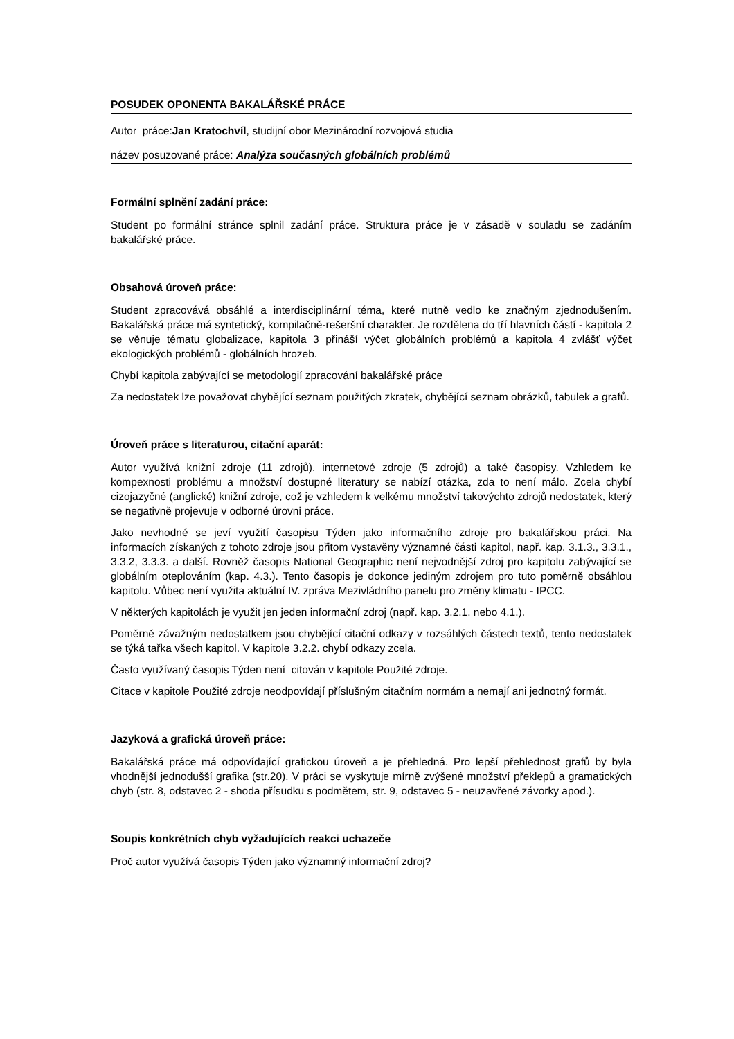POSUDEK OPONENTA BAKALÁŘSKÉ PRÁCE
Autor práce:Jan Kratochvíl, studijní obor Mezinárodní rozvojová studia
název posuzované práce: Analýza současných globálních problémů
Formální splnění zadání práce:
Student po formální stránce splnil zadání práce. Struktura práce je v zásadě v souladu se zadáním bakalářské práce.
Obsahová úroveň práce:
Student zpracovává obsáhlé a interdisciplinární téma, které nutně vedlo ke značným zjednodušením. Bakalářská práce má syntetický, kompilačně-rešeršní charakter. Je rozdělena do tří hlavních částí - kapitola 2 se věnuje tématu globalizace, kapitola 3 přináší výčet globálních problémů a kapitola 4 zvlášť výčet ekologických problémů - globálních hrozeb.
Chybí kapitola zabývající se metodologií zpracování bakalářské práce
Za nedostatek lze považovat chybějící seznam použitých zkratek, chybějící seznam obrázků, tabulek a grafů.
Úroveň práce s literaturou, citační aparát:
Autor využívá knižní zdroje (11 zdrojů), internetové zdroje (5 zdrojů) a také časopisy. Vzhledem ke kompexnosti problému a množství dostupné literatury se nabízí otázka, zda to není málo. Zcela chybí cizojazyčné (anglické) knižní zdroje, což je vzhledem k velkému množství takovýchto zdrojů nedostatek, který se negativně projevuje v odborné úrovni práce.
Jako nevhodné se jeví využití časopisu Týden jako informačního zdroje pro bakalářskou práci. Na informacích získaných z tohoto zdroje jsou přitom vystavěny významné části kapitol, např. kap. 3.1.3., 3.3.1., 3.3.2, 3.3.3. a další. Rovněž časopis National Geographic není nejvodnější zdroj pro kapitolu zabývající se globálním oteplováním (kap. 4.3.). Tento časopis je dokonce jediným zdrojem pro tuto poměrně obsáhlou kapitolu. Vůbec není využita aktuální IV. zpráva Mezivládního panelu pro změny klimatu - IPCC.
V některých kapitolách je využit jen jeden informační zdroj (např. kap. 3.2.1. nebo 4.1.).
Poměrně závažným nedostatkem jsou chybějící citační odkazy v rozsáhlých částech textů, tento nedostatek se týká tařka všech kapitol. V kapitole 3.2.2. chybí odkazy zcela.
Často využívaný časopis Týden není citován v kapitole Použité zdroje.
Citace v kapitole Použité zdroje neodpovídají příslušným citačním normám a nemají ani jednotný formát.
Jazyková a grafická úroveň práce:
Bakalářská práce má odpovídající grafickou úroveň a je přehledná. Pro lepší přehlednost grafů by byla vhodnější jednodušší grafika (str.20). V práci se vyskytuje mírně zvýšené množství překlepů a gramatických chyb (str. 8, odstavec 2 - shoda přísudku s podmětem, str. 9, odstavec 5 - neuzavřené závorky apod.).
Soupis konkrétních chyb vyžadujících reakci uchazeče
Proč autor využívá časopis Týden jako významný informační zdroj?